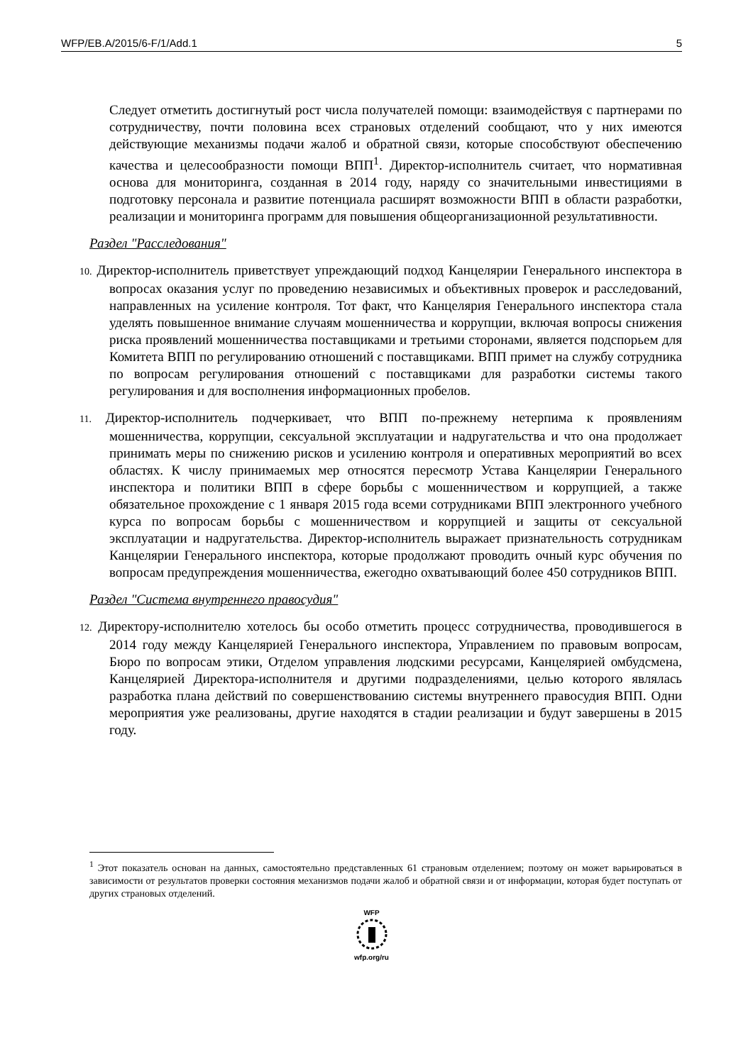WFP/EB.A/2015/6-F/1/Add.1 5
Следует отметить достигнутый рост числа получателей помощи: взаимодействуя с партнерами по сотрудничеству, почти половина всех страновых отделений сообщают, что у них имеются действующие механизмы подачи жалоб и обратной связи, которые способствуют обеспечению качества и целесообразности помощи ВПП<sup>1</sup>. Директор-исполнитель считает, что нормативная основа для мониторинга, созданная в 2014 году, наряду со значительными инвестициями в подготовку персонала и развитие потенциала расширят возможности ВПП в области разработки, реализации и мониторинга программ для повышения общеорганизационной результативности.
Раздел "Расследования"
10. Директор-исполнитель приветствует упреждающий подход Канцелярии Генерального инспектора в вопросах оказания услуг по проведению независимых и объективных проверок и расследований, направленных на усиление контроля. Тот факт, что Канцелярия Генерального инспектора стала уделять повышенное внимание случаям мошенничества и коррупции, включая вопросы снижения риска проявлений мошенничества поставщиками и третьими сторонами, является подспорьем для Комитета ВПП по регулированию отношений с поставщиками. ВПП примет на службу сотрудника по вопросам регулирования отношений с поставщиками для разработки системы такого регулирования и для восполнения информационных пробелов.
11. Директор-исполнитель подчеркивает, что ВПП по-прежнему нетерпима к проявлениям мошенничества, коррупции, сексуальной эксплуатации и надругательства и что она продолжает принимать меры по снижению рисков и усилению контроля и оперативных мероприятий во всех областях. К числу принимаемых мер относятся пересмотр Устава Канцелярии Генерального инспектора и политики ВПП в сфере борьбы с мошенничеством и коррупцией, а также обязательное прохождение с 1 января 2015 года всеми сотрудниками ВПП электронного учебного курса по вопросам борьбы с мошенничеством и коррупцией и защиты от сексуальной эксплуатации и надругательства. Директор-исполнитель выражает признательность сотрудникам Канцелярии Генерального инспектора, которые продолжают проводить очный курс обучения по вопросам предупреждения мошенничества, ежегодно охватывающий более 450 сотрудников ВПП.
Раздел "Система внутреннего правосудия"
12. Директору-исполнителю хотелось бы особо отметить процесс сотрудничества, проводившегося в 2014 году между Канцелярией Генерального инспектора, Управлением по правовым вопросам, Бюро по вопросам этики, Отделом управления людскими ресурсами, Канцелярией омбудсмена, Канцелярией Директора-исполнителя и другими подразделениями, целью которого являлась разработка плана действий по совершенствованию системы внутреннего правосудия ВПП. Одни мероприятия уже реализованы, другие находятся в стадии реализации и будут завершены в 2015 году.
<sup>1</sup> Этот показатель основан на данных, самостоятельно представленных 61 страновым отделением; поэтому он может варьироваться в зависимости от результатов проверки состояния механизмов подачи жалоб и обратной связи и от информации, которая будет поступать от других страновых отделений.
WFP
wfp.org/ru